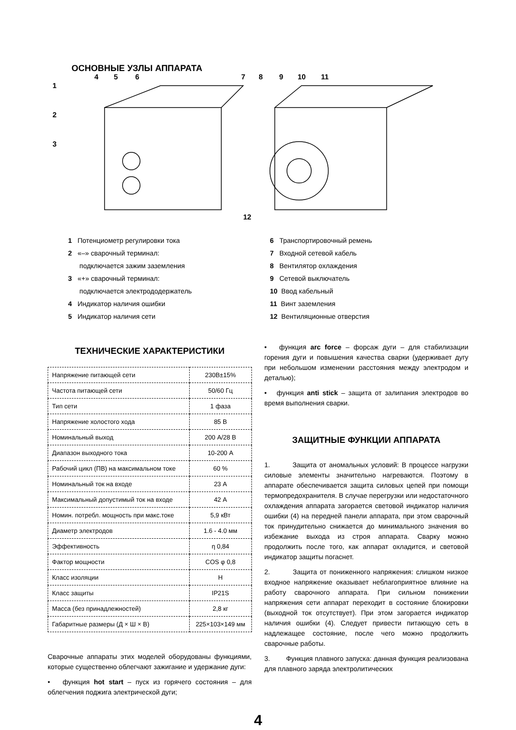ОСНОВНЫЕ УЗЛЫ АППАРАТА
1
2
3
4
5
6
7
8
9
10
11
12
1 Потенциометр регулировки тока
2 «–» сварочный терминал:
подключается зажим заземления
3 «+» сварочный терминал:
подключается электрододержатель
4 Индикатор наличия ошибки
5 Индикатор наличия сети
6 Транспортировочный ремень
7 Входной сетевой кабель
8 Вентилятор охлаждения
9 Сетевой выключатель
10 Ввод кабельный
11 Винт заземления
12 Вентиляционные отверстия
ТЕХНИЧЕСКИЕ ХАРАКТЕРИСТИКИ
| Напряжение питающей сети | 230В±15% |
| Частота питающей сети | 50/60 Гц |
| Тип сети | 1 фаза |
| Напряжение холостого хода | 85 В |
| Номинальный выход | 200 А/28 В |
| Диапазон выходного тока | 10-200 А |
| Рабочий цикл (ПВ) на максимальном токе | 60 % |
| Номинальный ток на входе | 23 А |
| Максимальный допустимый ток на входе | 42 А |
| Номин. потребл. мощность при макс.токе | 5,9 кВт |
| Диаметр электродов | 1.6 - 4.0 мм |
| Эффективность | η 0,84 |
| Фактор мощности | COS φ 0,8 |
| Класс изоляции | H |
| Класс защиты | IP21S |
| Масса (без принадлежностей) | 2,8 кг |
| Габаритные размеры (Д × Ш × В) | 225×103×149 мм |
Сварочные аппараты этих моделей оборудованы функциями, которые существенно облегчают зажигание и удержание дуги:
• функция hot start – пуск из горячего состояния – для облегчения поджига электрической дуги;
• функция arc force – форсаж дуги – для стабилизации горения дуги и повышения качества сварки (удерживает дугу при небольшом изменении расстояния между электродом и деталью);
• функция anti stick – защита от залипания электродов во время выполнения сварки.
ЗАЩИТНЫЕ ФУНКЦИИ АППАРАТА
1. Защита от аномальных условий: В процессе нагрузки силовые элементы значительно нагреваются. Поэтому в аппарате обеспечивается защита силовых цепей при помощи термопредохранителя. В случае перегрузки или недостаточного охлаждения аппарата загорается световой индикатор наличия ошибки (4) на передней панели аппарата, при этом сварочный ток принудительно снижается до минимального значения во избежание выхода из строя аппарата. Сварку можно продолжить после того, как аппарат охладится, и световой индикатор защиты погаснет.
2. Защита от пониженного напряжения: слишком низкое входное напряжение оказывает неблагоприятное влияние на работу сварочного аппарата. При сильном понижении напряжения сети аппарат переходит в состояние блокировки (выходной ток отсутствует). При этом загорается индикатор наличия ошибки (4). Следует привести питающую сеть в надлежащее состояние, после чего можно продолжить сварочные работы.
3. Функция плавного запуска: данная функция реализована для плавного заряда электролитических
4